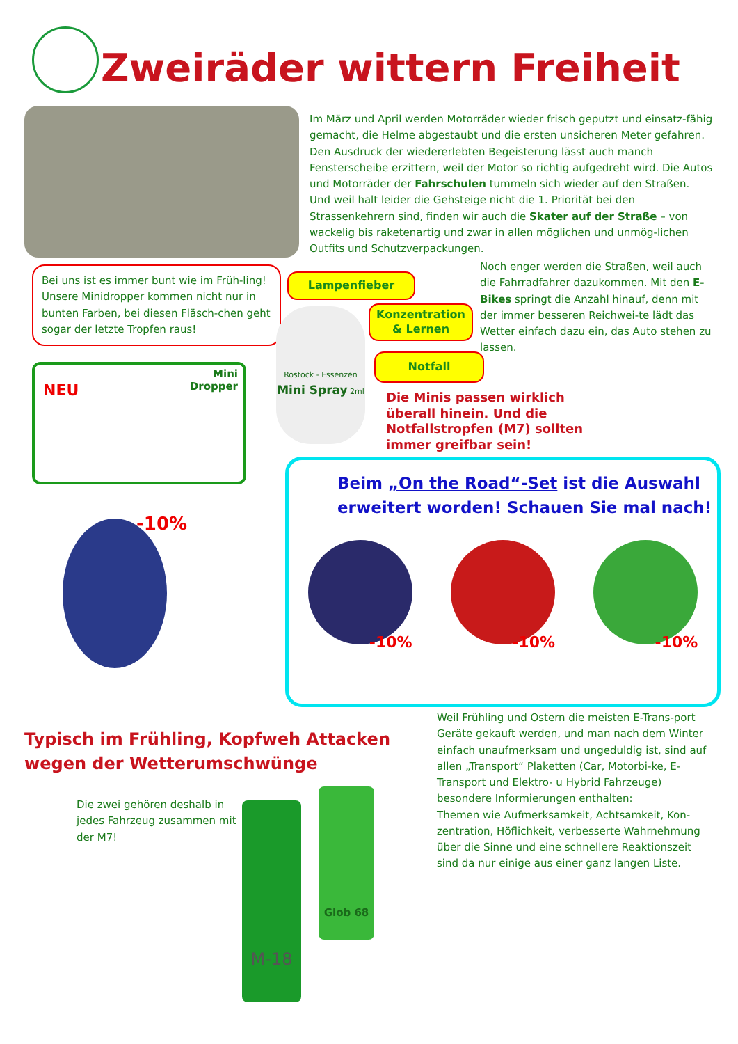Zweiräder wittern Freiheit
Im März und April werden Motorräder wieder frisch geputzt und einsatz-fähig gemacht, die Helme abgestaubt und die ersten unsicheren Meter gefahren. Den Ausdruck der wiedererlebten Begeisterung lässt auch manch Fensterscheibe erzittern, weil der Motor so richtig aufgedreht wird. Die Autos und Motorräder der Fahrschulen tummeln sich wieder auf den Straßen. Und weil halt leider die Gehsteige nicht die 1. Priorität bei den Strassenkehrern sind, finden wir auch die Skater auf der Straße – von wackelig bis raketenartig und zwar in allen möglichen und unmög-lichen Outfits und Schutzverpackungen.
Bei uns ist es immer bunt wie im Früh-ling! Unsere Minidropper kommen nicht nur in bunten Farben, bei diesen Fläsch-chen geht sogar der letzte Tropfen raus!
Lampenfieber
Konzentration & Lernen
Notfall
Noch enger werden die Straßen, weil auch die Fahrradfahrer dazukommen. Mit den E-Bikes springt die Anzahl hinauf, denn mit der immer besseren Reichwei-te lädt das Wetter einfach dazu ein, das Auto stehen zu lassen.
NEU
Mini
Dropper
Rostock - Essenzen
Mini Spray 2ml
Die Minis passen wirklich überall hinein. Und die Notfallstropfen (M7) sollten immer greifbar sein!
-10%
Beim „On the Road“-Set ist die Auswahl erweitert worden! Schauen Sie mal nach!
-10% -10% -10%
Typisch im Frühling, Kopfweh Attacken
wegen der Wetterumschwünge
Weil Frühling und Ostern die meisten E-Trans-port Geräte gekauft werden, und man nach dem Winter einfach unaufmerksam und ungeduldig ist, sind auf allen „Transport“ Plaketten (Car, Motorbi-ke, E-Transport und Elektro- u Hybrid Fahrzeuge) besondere Informierungen enthalten:
Themen wie Aufmerksamkeit, Achtsamkeit, Kon-zentration, Höflichkeit, verbesserte Wahrnehmung über die Sinne und eine schnellere Reaktionszeit sind da nur einige aus einer ganz langen Liste.
Die zwei gehören deshalb in jedes Fahrzeug zusammen mit der M7!
M-18
Glob 68